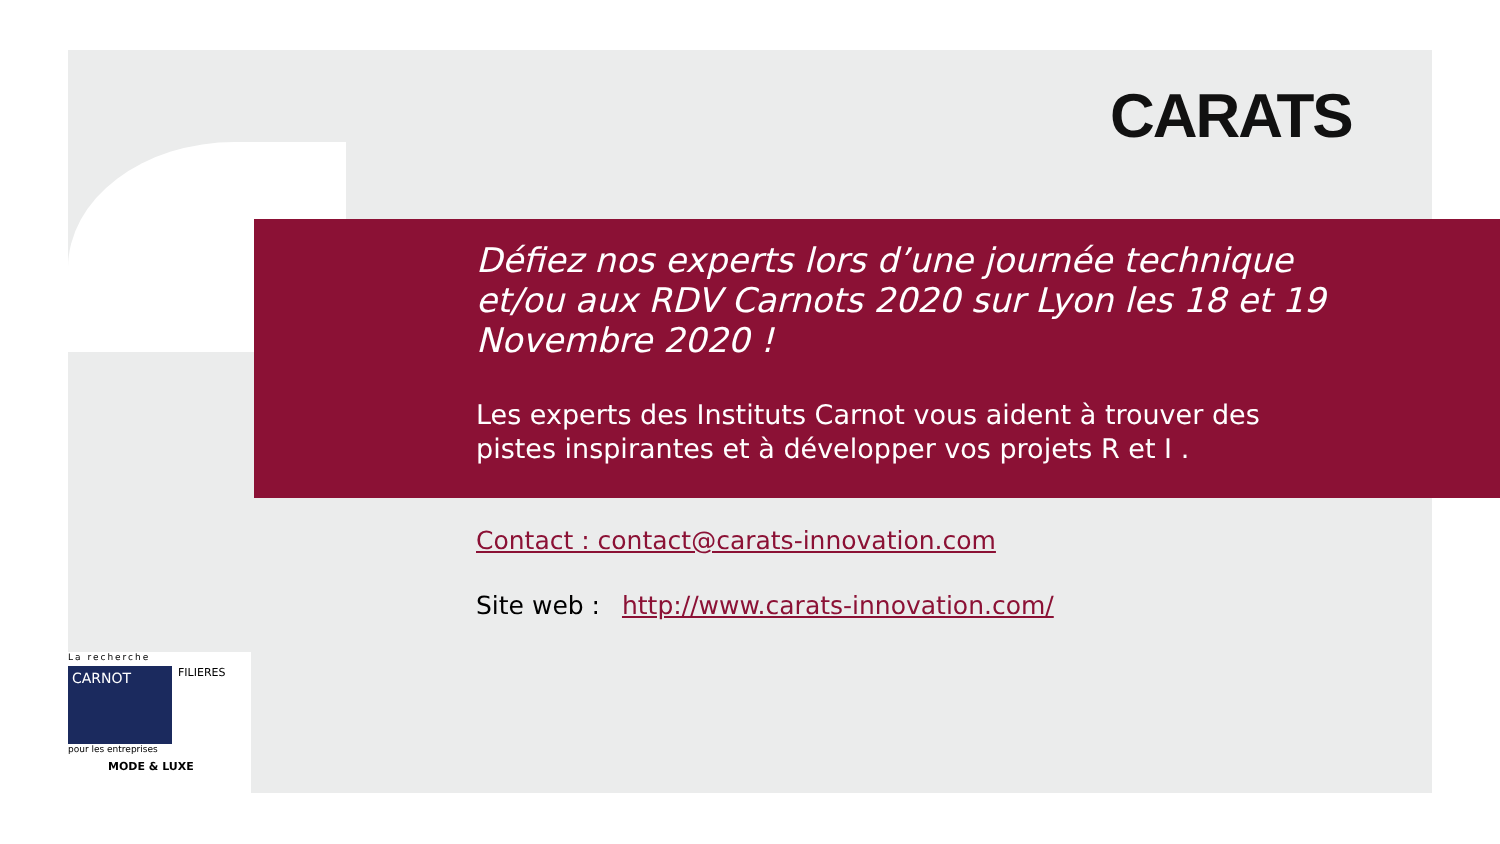CARATS
Défiez nos experts lors d’une journée technique et/ou aux RDV Carnots 2020 sur Lyon les 18 et 19 Novembre 2020 !
Les experts des Instituts Carnot vous aident à trouver des pistes inspirantes et à développer vos projets R et I .
Contact : contact@carats-innovation.com
Site web : http://www.carats-innovation.com/
La recherche
CARNOT
FILIERES
pour les entreprises
MODE & LUXE